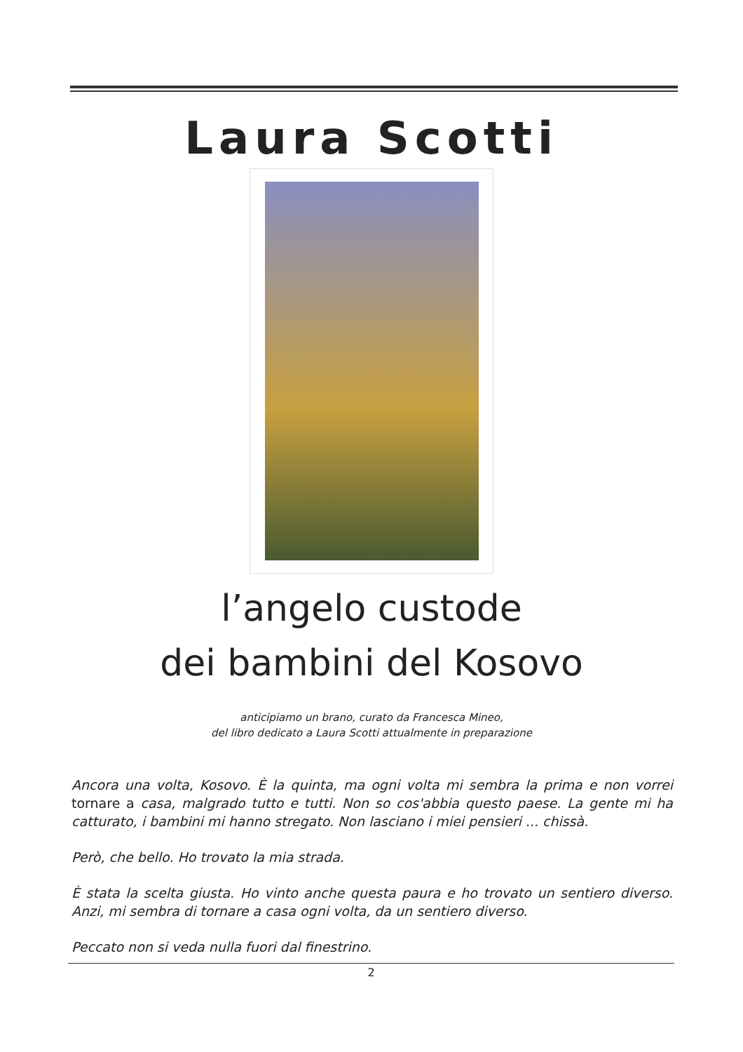Laura Scotti
l’angelo custode
dei bambini del Kosovo
anticipiamo un brano, curato da Francesca Mineo,
del libro dedicato a Laura Scotti attualmente in preparazione
Ancora una volta, Kosovo. È la quinta, ma ogni volta mi sembra la prima e non vorrei tornare a casa, malgrado tutto e tutti. Non so cos'abbia questo paese. La gente mi ha catturato, i bambini mi hanno stregato. Non lasciano i miei pensieri ... chissà.
Però, che bello. Ho trovato la mia strada.
È stata la scelta giusta. Ho vinto anche questa paura e ho trovato un sentiero diverso. Anzi, mi sembra di tornare a casa ogni volta, da un sentiero diverso.
Peccato non si veda nulla fuori dal finestrino.
2